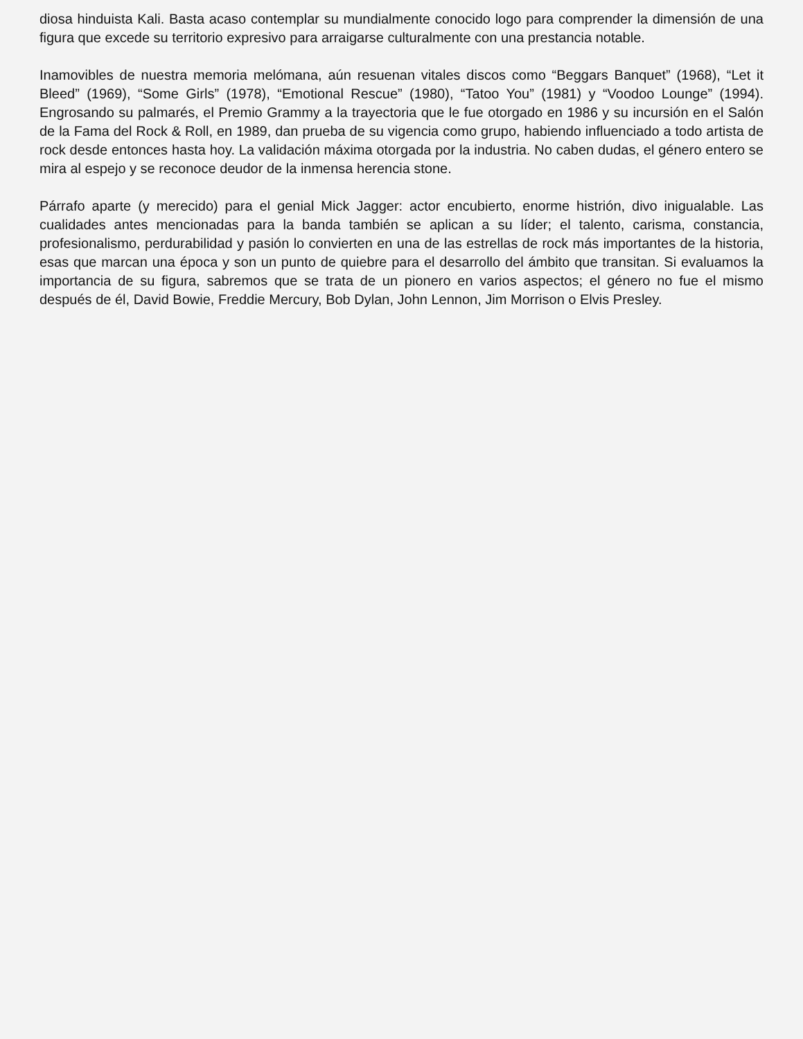diosa hinduista Kali. Basta acaso contemplar su mundialmente conocido logo para comprender la dimensión de una figura que excede su territorio expresivo para arraigarse culturalmente con una prestancia notable.
Inamovibles de nuestra memoria melómana, aún resuenan vitales discos como “Beggars Banquet” (1968), “Let it Bleed” (1969), “Some Girls” (1978), “Emotional Rescue” (1980), “Tatoo You” (1981) y “Voodoo Lounge” (1994). Engrosando su palmarés, el Premio Grammy a la trayectoria que le fue otorgado en 1986 y su incursión en el Salón de la Fama del Rock & Roll, en 1989, dan prueba de su vigencia como grupo, habiendo influenciado a todo artista de rock desde entonces hasta hoy. La validación máxima otorgada por la industria. No caben dudas, el género entero se mira al espejo y se reconoce deudor de la inmensa herencia stone.
Párrafo aparte (y merecido) para el genial Mick Jagger: actor encubierto, enorme histrión, divo inigualable. Las cualidades antes mencionadas para la banda también se aplican a su líder; el talento, carisma, constancia, profesionalismo, perdurabilidad y pasión lo convierten en una de las estrellas de rock más importantes de la historia, esas que marcan una época y son un punto de quiebre para el desarrollo del ámbito que transitan. Si evaluamos la importancia de su figura, sabremos que se trata de un pionero en varios aspectos; el género no fue el mismo después de él, David Bowie, Freddie Mercury, Bob Dylan, John Lennon, Jim Morrison o Elvis Presley.